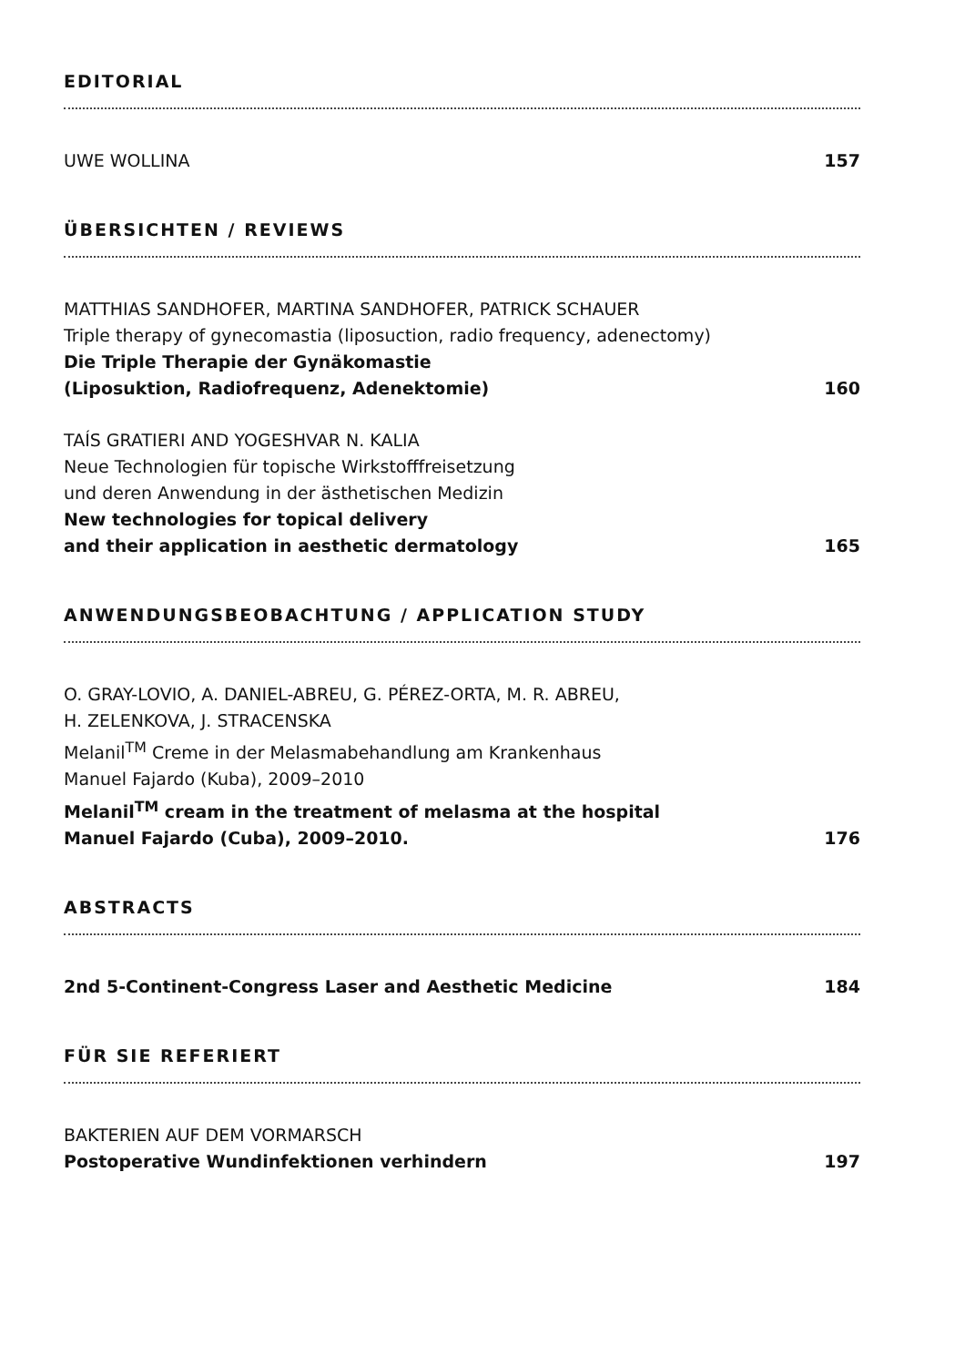EDITORIAL
UWE WOLLINA
157
ÜBERSICHTEN / REVIEWS
MATTHIAS SANDHOFER, MARTINA SANDHOFER, PATRICK SCHAUER
Triple therapy of gynecomastia (liposuction, radio frequency, adenectomy)
Die Triple Therapie der Gynäkomastie
(Liposuktion, Radiofrequenz, Adenektomie)
160
TAÍS GRATIERI AND YOGESHVAR N. KALIA
Neue Technologien für topische Wirkstofffreisetzung
und deren Anwendung in der ästhetischen Medizin
New technologies for topical delivery
and their application in aesthetic dermatology
165
ANWENDUNGSBEOBACHTUNG / APPLICATION STUDY
O. GRAY-LOVIO, A. DANIEL-ABREU, G. PÉREZ-ORTA, M. R. ABREU,
H. ZELENKOVA, J. STRACENSKA
Melanil<sup>TM</sup> Creme in der Melasmabehandlung am Krankenhaus
Manuel Fajardo (Kuba), 2009–2010
Melanil<sup>TM</sup> cream in the treatment of melasma at the hospital
Manuel Fajardo (Cuba), 2009–2010.
176
ABSTRACTS
2nd 5-Continent-Congress Laser and Aesthetic Medicine
184
FÜR SIE REFERIERT
BAKTERIEN AUF DEM VORMARSCH
Postoperative Wundinfektionen verhindern
197